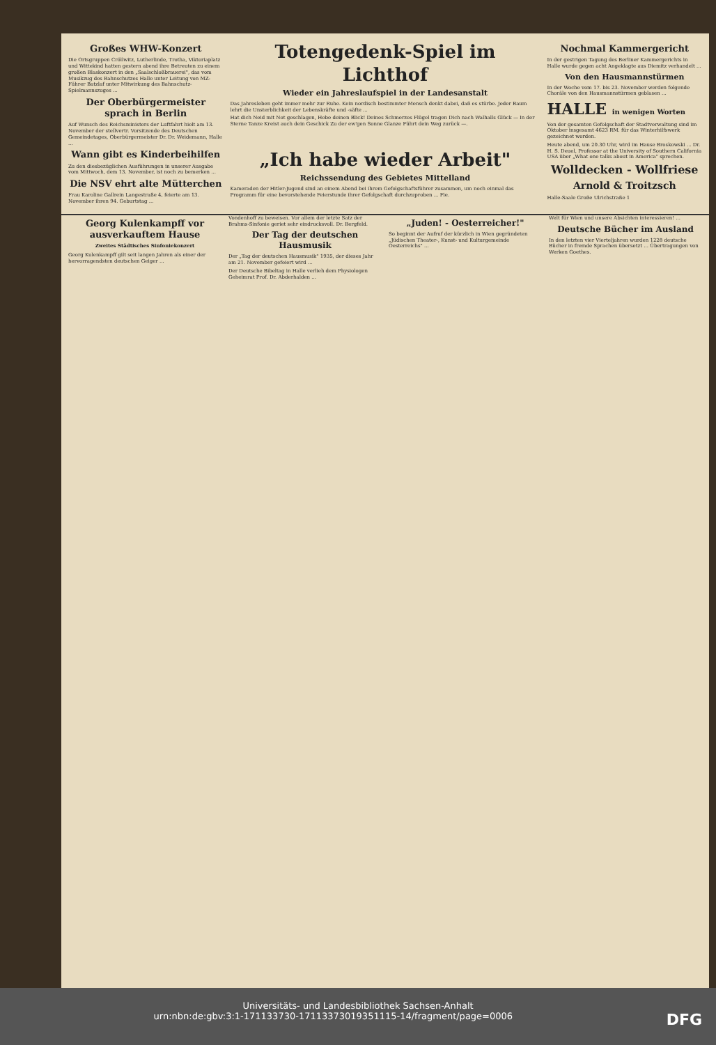Großes WHW-Konzert
Die Ortsgruppen Cröllwitz, Lutherlinde, Trotha, Viktoriaplatz und Wittekind hatten gestern abend ihre Betreuten zu einem großen Blaskonzert in den „Saalschloßbrauerei", das vom Musikzug des Bahnschutzes Halle unter Leitung von MZ-Führer Batzlaf unter Mitwirkung des Bahnschutz-Spielmannszuges ...
Der Oberbürgermeister sprach in Berlin
Auf Wunsch des Reichsministers der Luftfahrt hielt am 13. November der stellvertr. Vorsitzende des Deutschen Gemeindetages, Oberbürgermeister Dr. Dr. Weidemann, Halle ...
Wann gibt es Kinderbeihilfen
Zu den diesbezüglichen Ausführungen in unserer Ausgabe vom Mittwoch, dem 13. November, ist noch zu bemerken ...
Die NSV ehrt alte Mütterchen
Frau Karoline Gallrein Langestraße 4, feierte am 13. November ihren 94. Geburtstag ...
Totengedenk-Spiel im Lichthof
Wieder ein Jahreslaufspiel in der Landesanstalt
Das Jahresleben geht immer mehr zur Ruhe. Kein nordisch bestimmter Mensch denkt dabei, daß es stürbe. Jeder Baum lehrt die Unsterblichkeit der Lebenskräfte und -säfte ...
Hat dich Neid mit Not geschlagen, Hebe deinen Blick! Deines Schmerzes Flügel tragen Dich nach Walhalls Glück — In der Sterne Tanze Kreist auch dein Geschick Zu der ew'gen Sonne Glanze Führt dein Weg zurück —.
„Ich habe wieder Arbeit"
Reichssendung des Gebietes Mittelland
Kameraden der Hitler-Jugend sind an einem Abend bei ihrem Gefolgschaftsführer zusammen, um noch einmal das Programm für eine bevorstehende Feierstunde ihrer Gefolgschaft durchzuproben ... Fie.
Nochmal Kammergericht
In der gestrigen Tagung des Berliner Kammergerichts in Halle wurde gegen acht Angeklagte aus Diemitz verhandelt ...
Von den Hausmannstürmen
In der Woche vom 17. bis 23. November werden folgende Choräle von den Hausmannstürmen geblasen ...
HALLE in wenigen Worten
Von der gesamten Gefolgschaft der Stadtverwaltung sind im Oktober insgesamt 4623 RM. für das Winterhilfswerk gezeichnet worden.
Heute abend, um 20.30 Uhr, wird im Hause Broskowski ... Dr. H. S. Deuel, Professor at the University of Southern California USA über „What one talks about in America" sprechen.
Wolldecken - Wollfriese
Arnold & Troitzsch
Halle-Saale Große Ulrichstraße 1
Georg Kulenkampff vor ausverkauftem Hause
Zweites Städtisches Sinfoniekonzert
Georg Kulenkampff gilt seit langen Jahren als einer der hervorragendsten deutschen Geiger ...
Vondenhoff zu beweisen. Vor allem der letzte Satz der Brahms-Sinfonie geriet sehr eindrucksvoll. Dr. Bergfeld.
Der Tag der deutschen Hausmusik
Der „Tag der deutschen Hausmusik" 1935, der dieses Jahr am 21. November gefeiert wird ...
Der Deutsche Bibeltag in Halle verlieh dem Physiologen Geheimrat Prof. Dr. Abderhalden ...
„Juden! - Oesterreicher!"
So beginnt der Aufruf der kürzlich in Wien gegründeten „Jüdischen Theater-, Kunst- und Kulturgemeinde Oesterreichs" ...
Welt für Wien und unsere Absichten interessieren! ...
Deutsche Bücher im Ausland
In den letzten vier Vierteljahren wurden 1228 deutsche Bücher in fremde Sprachen übersetzt ... Übertragungen von Werken Goethes.
Universitäts- und Landesbibliothek Sachsen-Anhalt
urn:nbn:de:gbv:3:1-171133730-17113373019351115-14/fragment/page=0006 DFG